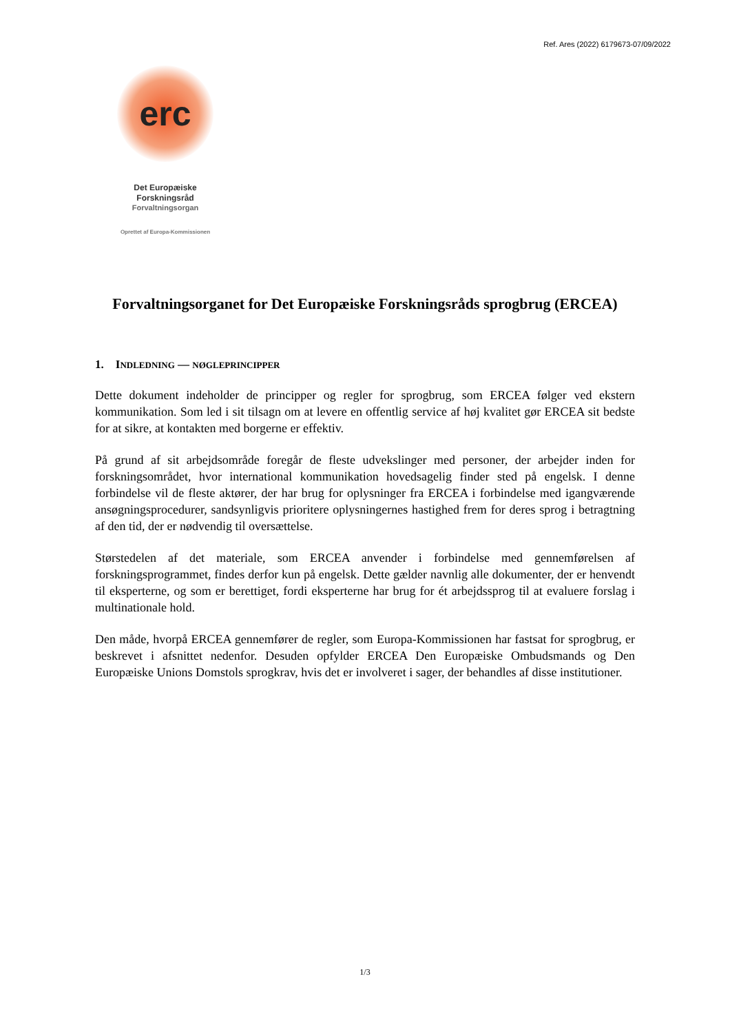Ref. Ares (2022) 6179673-07/09/2022
erc
Det Europæiske
Forskningsråd
Forvaltningsorgan
Oprettet af Europa-Kommissionen
Forvaltningsorganet for Det Europæiske Forskningsråds sprogbrug (ERCEA)
1. INDLEDNING — NØGLEPRINCIPPER
Dette dokument indeholder de principper og regler for sprogbrug, som ERCEA følger ved ekstern kommunikation. Som led i sit tilsagn om at levere en offentlig service af høj kvalitet gør ERCEA sit bedste for at sikre, at kontakten med borgerne er effektiv.
På grund af sit arbejdsområde foregår de fleste udvekslinger med personer, der arbejder inden for forskningsområdet, hvor international kommunikation hovedsagelig finder sted på engelsk. I denne forbindelse vil de fleste aktører, der har brug for oplysninger fra ERCEA i forbindelse med igangværende ansøgningsprocedurer, sandsynligvis prioritere oplysningernes hastighed frem for deres sprog i betragtning af den tid, der er nødvendig til oversættelse.
Størstedelen af det materiale, som ERCEA anvender i forbindelse med gennemførelsen af forskningsprogrammet, findes derfor kun på engelsk. Dette gælder navnlig alle dokumenter, der er henvendt til eksperterne, og som er berettiget, fordi eksperterne har brug for ét arbejdssprog til at evaluere forslag i multinationale hold.
Den måde, hvorpå ERCEA gennemfører de regler, som Europa-Kommissionen har fastsat for sprogbrug, er beskrevet i afsnittet nedenfor. Desuden opfylder ERCEA Den Europæiske Ombudsmands og Den Europæiske Unions Domstols sprogkrav, hvis det er involveret i sager, der behandles af disse institutioner.
1/3